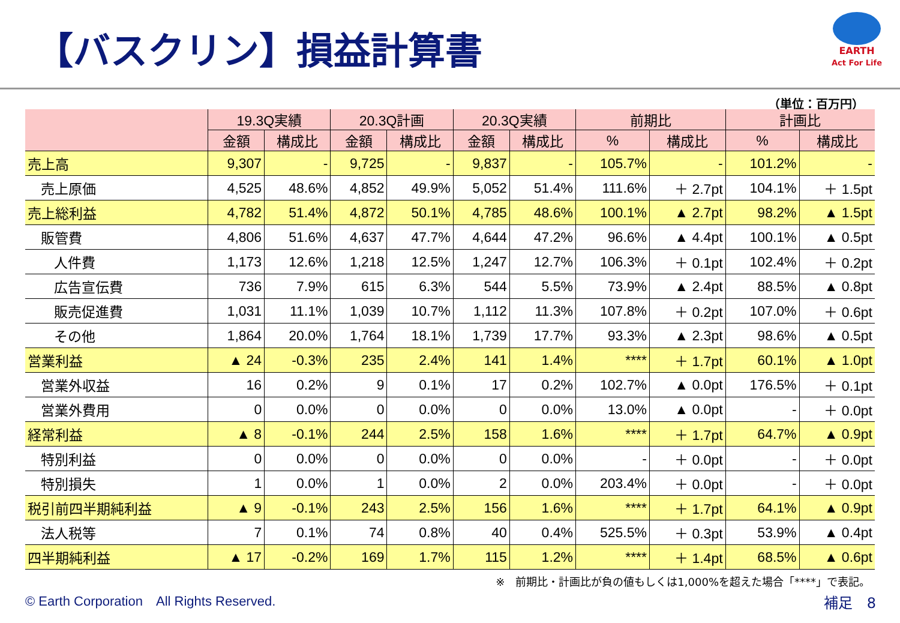【バスクリン】損益計算書
EARTH
Act For Life
（単位：百万円）
| | 19.3Q実績 | | 20.3Q計画 | | 20.3Q実績 | | 前期比 | | 計画比 | |
| --- | --- | --- | --- | --- | --- | --- | --- | --- | --- | --- |
| | 金額 | 構成比 | 金額 | 構成比 | 金額 | 構成比 | % | 構成比 | % | 構成比 |
| 売上高 | 9,307 | - | 9,725 | - | 9,837 | - | 105.7% | - | 101.2% | - |
| 売上原価 | 4,525 | 48.6% | 4,852 | 49.9% | 5,052 | 51.4% | 111.6% | ＋ 2.7pt | 104.1% | ＋ 1.5pt |
| 売上総利益 | 4,782 | 51.4% | 4,872 | 50.1% | 4,785 | 48.6% | 100.1% | ▲ 2.7pt | 98.2% | ▲ 1.5pt |
| 販管費 | 4,806 | 51.6% | 4,637 | 47.7% | 4,644 | 47.2% | 96.6% | ▲ 4.4pt | 100.1% | ▲ 0.5pt |
| 人件費 | 1,173 | 12.6% | 1,218 | 12.5% | 1,247 | 12.7% | 106.3% | ＋ 0.1pt | 102.4% | ＋ 0.2pt |
| 広告宣伝費 | 736 | 7.9% | 615 | 6.3% | 544 | 5.5% | 73.9% | ▲ 2.4pt | 88.5% | ▲ 0.8pt |
| 販売促進費 | 1,031 | 11.1% | 1,039 | 10.7% | 1,112 | 11.3% | 107.8% | ＋ 0.2pt | 107.0% | ＋ 0.6pt |
| その他 | 1,864 | 20.0% | 1,764 | 18.1% | 1,739 | 17.7% | 93.3% | ▲ 2.3pt | 98.6% | ▲ 0.5pt |
| 営業利益 | ▲ 24 | -0.3% | 235 | 2.4% | 141 | 1.4% | **** | ＋ 1.7pt | 60.1% | ▲ 1.0pt |
| 営業外収益 | 16 | 0.2% | 9 | 0.1% | 17 | 0.2% | 102.7% | ▲ 0.0pt | 176.5% | ＋ 0.1pt |
| 営業外費用 | 0 | 0.0% | 0 | 0.0% | 0 | 0.0% | 13.0% | ▲ 0.0pt | - | ＋ 0.0pt |
| 経常利益 | ▲ 8 | -0.1% | 244 | 2.5% | 158 | 1.6% | **** | ＋ 1.7pt | 64.7% | ▲ 0.9pt |
| 特別利益 | 0 | 0.0% | 0 | 0.0% | 0 | 0.0% | - | ＋ 0.0pt | - | ＋ 0.0pt |
| 特別損失 | 1 | 0.0% | 1 | 0.0% | 2 | 0.0% | 203.4% | ＋ 0.0pt | - | ＋ 0.0pt |
| 税引前四半期純利益 | ▲ 9 | -0.1% | 243 | 2.5% | 156 | 1.6% | **** | ＋ 1.7pt | 64.1% | ▲ 0.9pt |
| 法人税等 | 7 | 0.1% | 74 | 0.8% | 40 | 0.4% | 525.5% | ＋ 0.3pt | 53.9% | ▲ 0.4pt |
| 四半期純利益 | ▲ 17 | -0.2% | 169 | 1.7% | 115 | 1.2% | **** | ＋ 1.4pt | 68.5% | ▲ 0.6pt |
※　前期比・計画比が負の値もしくは1,000%を超えた場合「****」で表記。
© Earth Corporation　All Rights Reserved.
補足　8